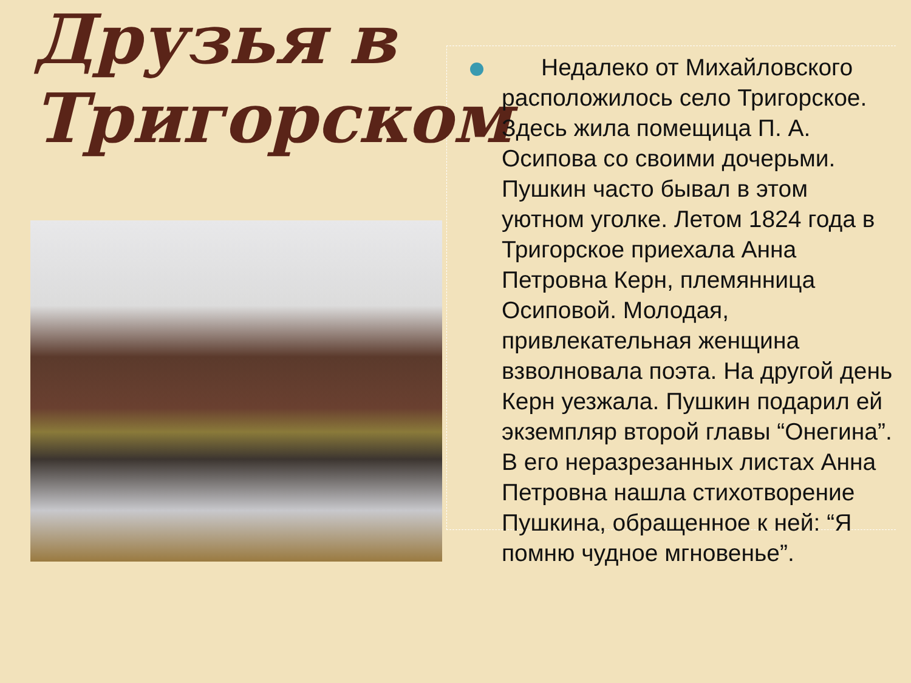Друзья в Тригорском
Недалеко от Михайловского расположилось село Тригорское. Здесь жила помещица П. А. Осипова со своими дочерьми. Пушкин часто бывал в этом уютном уголке. Летом 1824 года в Тригорское приехала Анна Петровна Керн, племянница Осиповой. Молодая, привлекательная женщина взволновала поэта. На другой день Керн уезжала. Пушкин подарил ей экземпляр второй главы “Онегина”. В его неразрезанных листах Анна Петровна нашла стихотворение Пушкина, обращенное к ней: “Я помню чудное мгновенье”.